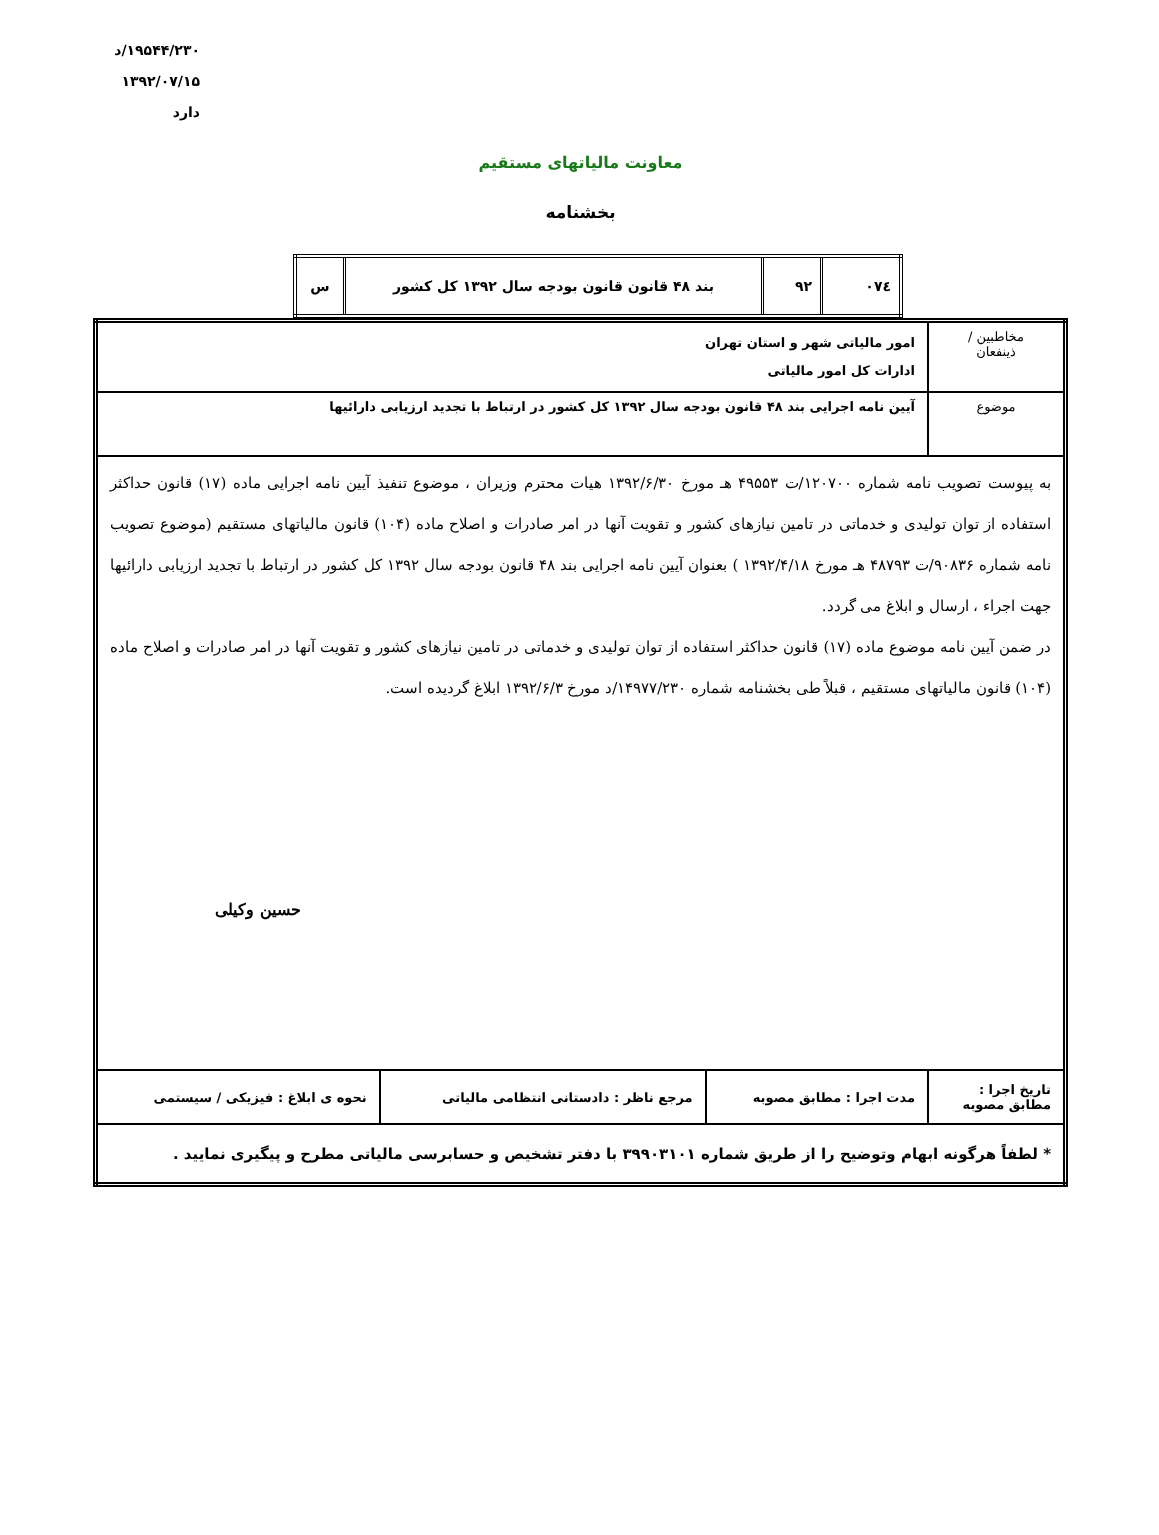۱۹۵۴۴/۲۳۰/د
۱۳۹۲/۰۷/۱۵
دارد
معاونت مالیاتهای مستقیم
بخشنامه
| ۰۷٤ | ۹۲ | بند ۴۸ قانون قانون بودجه سال ۱۳۹۲ کل کشور | س |
| مخاطبین / ذینفعان | امور مالیاتی شهر و استان تهران ادارات کل امور مالیاتی | | |
| موضوع | آیین نامه اجرایی بند ۴۸ قانون بودجه سال ۱۳۹۲ کل کشور در ارتباط با تجدید ارزیابی دارائیها | | |
| به پیوست تصویب نامه شماره ۱۲۰۷۰۰/ت ۴۹۵۵۳ هـ مورخ ۱۳۹۲/۶/۳۰ هیات محترم وزیران ، موضوع تنفیذ آیین نامه اجرایی ماده (۱۷) قانون حداکثر استفاده از توان تولیدی و خدماتی در تامین نیازهای کشور و تقویت آنها در امر صادرات و اصلاح ماده (۱۰۴) قانون مالیاتهای مستقیم (موضوع تصویب نامه شماره ۹۰۸۳۶/ت ۴۸۷۹۳ هـ مورخ ۱۳۹۲/۴/۱۸ ) بعنوان آیین نامه اجرایی بند ۴۸ قانون بودجه سال ۱۳۹۲ کل کشور در ارتباط با تجدید ارزیابی دارائیها جهت اجراء ، ارسال و ابلاغ می گردد. در ضمن آیین نامه موضوع ماده (۱۷) قانون حداکثر استفاده از توان تولیدی و خدماتی در تامین نیازهای کشور و تقویت آنها در امر صادرات و اصلاح ماده (۱۰۴) قانون مالیاتهای مستقیم ، قبلاً طی بخشنامه شماره ۱۴۹۷۷/۲۳۰/د مورخ ۱۳۹۲/۶/۳ ابلاغ گردیده است. حسین وکیلی | | | |
| تاریخ اجرا : مطابق مصوبه | مدت اجرا : مطابق مصوبه | مرجع ناظر : دادستانی انتظامی مالیاتی | نحوه ی ابلاغ : فیزیکی / سیستمی |
| * لطفاً هرگونه ابهام وتوضیح را از طریق شماره ۳۹۹۰۳۱۰۱ با دفتر تشخیص و حسابرسی مالیاتی مطرح و پیگیری نمایید . | | | |